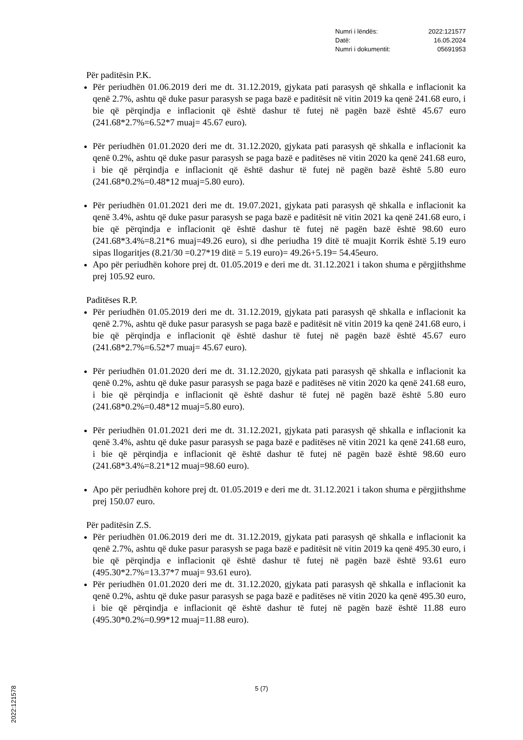Numri i lëndës: 2022:121577
Datë: 16.05.2024
Numri i dokumentit: 05691953
Për paditësin P.K.
Për periudhën 01.06.2019 deri me dt. 31.12.2019, gjykata pati parasysh që shkalla e inflacionit ka qenë 2.7%, ashtu që duke pasur parasysh se paga bazë e paditësit në vitin 2019 ka qenë 241.68 euro, i bie që përqindja e inflacionit që është dashur të futej në pagën bazë është 45.67 euro (241.68*2.7%=6.52*7 muaj= 45.67 euro).
Për periudhën 01.01.2020 deri me dt. 31.12.2020, gjykata pati parasysh që shkalla e inflacionit ka qenë 0.2%, ashtu që duke pasur parasysh se paga bazë e paditëses në vitin 2020 ka qenë 241.68 euro, i bie që përqindja e inflacionit që është dashur të futej në pagën bazë është 5.80 euro (241.68*0.2%=0.48*12 muaj=5.80 euro).
Për periudhën 01.01.2021 deri me dt. 19.07.2021, gjykata pati parasysh që shkalla e inflacionit ka qenë 3.4%, ashtu që duke pasur parasysh se paga bazë e paditësit në vitin 2021 ka qenë 241.68 euro, i bie që përqindja e inflacionit që është dashur të futej në pagën bazë është 98.60 euro (241.68*3.4%=8.21*6 muaj=49.26 euro), si dhe periudha 19 ditë të muajit Korrik është 5.19 euro sipas llogaritjes (8.21/30 =0.27*19 ditë = 5.19 euro)= 49.26+5.19= 54.45euro.
Apo për periudhën kohore prej dt. 01.05.2019 e deri me dt. 31.12.2021 i takon shuma e përgjithshme prej 105.92 euro.
Paditëses R.P.
Për periudhën 01.05.2019 deri me dt. 31.12.2019, gjykata pati parasysh që shkalla e inflacionit ka qenë 2.7%, ashtu që duke pasur parasysh se paga bazë e paditësit në vitin 2019 ka qenë 241.68 euro, i bie që përqindja e inflacionit që është dashur të futej në pagën bazë është 45.67 euro (241.68*2.7%=6.52*7 muaj= 45.67 euro).
Për periudhën 01.01.2020 deri me dt. 31.12.2020, gjykata pati parasysh që shkalla e inflacionit ka qenë 0.2%, ashtu që duke pasur parasysh se paga bazë e paditëses në vitin 2020 ka qenë 241.68 euro, i bie që përqindja e inflacionit që është dashur të futej në pagën bazë është 5.80 euro (241.68*0.2%=0.48*12 muaj=5.80 euro).
Për periudhën 01.01.2021 deri me dt. 31.12.2021, gjykata pati parasysh që shkalla e inflacionit ka qenë 3.4%, ashtu që duke pasur parasysh se paga bazë e paditëses në vitin 2021 ka qenë 241.68 euro, i bie që përqindja e inflacionit që është dashur të futej në pagën bazë është 98.60 euro (241.68*3.4%=8.21*12 muaj=98.60 euro).
Apo për periudhën kohore prej dt. 01.05.2019 e deri me dt. 31.12.2021 i takon shuma e përgjithshme prej 150.07 euro.
Për paditësin Z.S.
Për periudhën 01.06.2019 deri me dt. 31.12.2019, gjykata pati parasysh që shkalla e inflacionit ka qenë 2.7%, ashtu që duke pasur parasysh se paga bazë e paditësit në vitin 2019 ka qenë 495.30 euro, i bie që përqindja e inflacionit që është dashur të futej në pagën bazë është 93.61 euro (495.30*2.7%=13.37*7 muaj= 93.61 euro).
Për periudhën 01.01.2020 deri me dt. 31.12.2020, gjykata pati parasysh që shkalla e inflacionit ka qenë 0.2%, ashtu që duke pasur parasysh se paga bazë e paditëses në vitin 2020 ka qenë 495.30 euro, i bie që përqindja e inflacionit që është dashur të futej në pagën bazë është 11.88 euro (495.30*0.2%=0.99*12 muaj=11.88 euro).
5 (7)
2022:121578